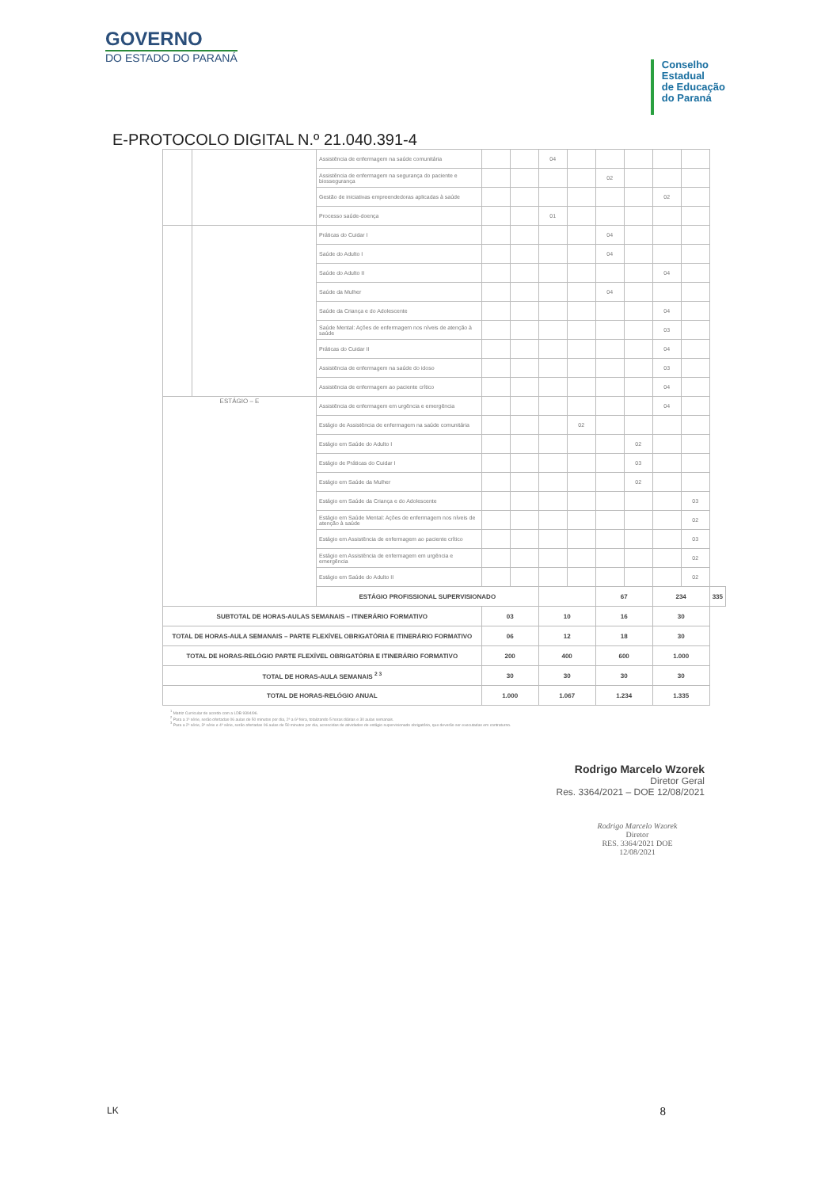GOVERNO
DO ESTADO DO PARANÁ
Conselho
Estadual
de Educação
do Paraná
E-PROTOCOLO DIGITAL N.º 21.040.391-4
| | | Assistência de enfermagem na saúde comunitária | | | 04 | | | | | | |
| | | Assistência de enfermagem na segurança do paciente e biossegurança | | | | | 02 | | | | |
| | | Gestão de iniciativas empreendedoras aplicadas à saúde | | | | | | | 02 | | |
| | | Processo saúde-doença | | | 01 | | | | | | |
| | | Práticas do Cuidar I | | | | | 04 | | | | |
| | | Saúde do Adulto I | | | | | 04 | | | | |
| | | Saúde do Adulto II | | | | | | | 04 | | |
| | | Saúde da Mulher | | | | | 04 | | | | |
| | | Saúde da Criança e do Adolescente | | | | | | | 04 | | |
| | | Saúde Mental: Ações de enfermagem nos níveis de atenção à saúde | | | | | | | 03 | | |
| | | Práticas do Cuidar II | | | | | | | 04 | | |
| | | Assistência de enfermagem na saúde do idoso | | | | | | | 03 | | |
| | | Assistência de enfermagem ao paciente crítico | | | | | | | 04 | | |
| ESTÁGIO – E | | Assistência de enfermagem em urgência e emergência | | | | | | | 04 | | |
| | | Estágio de Assistência de enfermagem na saúde comunitária | | | | 02 | | | | | |
| | | Estágio em Saúde do Adulto I | | | | | | 02 | | | |
| | | Estágio de Práticas do Cuidar I | | | | | | 03 | | | |
| | | Estágio em Saúde da Mulher | | | | | | 02 | | | |
| | | Estágio em Saúde da Criança e do Adolescente | | | | | | | | 03 | |
| | | Estágio em Saúde Mental: Ações de enfermagem nos níveis de atenção à saúde | | | | | | | | 02 | |
| | | Estágio em Assistência de enfermagem ao paciente crítico | | | | | | | | 03 | |
| | | Estágio em Assistência de enfermagem em urgência e emergência | | | | | | | | 02 | |
| | | Estágio em Saúde do Adulto II | | | | | | | | 02 | |
| | | ESTÁGIO PROFISSIONAL SUPERVISIONADO | | | | | 67 | | 234 | | 335 |
| SUBTOTAL DE HORAS-AULAS SEMANAIS – ITINERÁRIO FORMATIVO | | | 03 | | 10 | | 16 | | 30 | | |
| TOTAL DE HORAS-AULA SEMANAIS – PARTE FLEXÍVEL OBRIGATÓRIA E ITINERÁRIO FORMATIVO | | | 06 | | 12 | | 18 | | 30 | | |
| TOTAL DE HORAS-RELÓGIO PARTE FLEXÍVEL OBRIGATÓRIA E ITINERÁRIO FORMATIVO | | | 200 | | 400 | | 600 | | 1.000 | | |
| TOTAL DE HORAS-AULA SEMANAIS <sup>2 3</sup> | | | 30 | | 30 | | 30 | | 30 | | |
| TOTAL DE HORAS-RELÓGIO ANUAL | | | 1.000 | | 1.067 | | 1.234 | | 1.335 | | |
<sup>1</sup> Matriz Curricular de acordo com a LDB 9394/96.
<sup>2</sup> Para a 1ª série, serão ofertadas 06 aulas de 50 minutos por dia, 2ª a 6ª feira, totalizando 5 horas diárias e 30 aulas semanais.
<sup>3</sup> Para a 2ª série, 3ª série e 4ª série, serão ofertadas 06 aulas de 50 minutos por dia, acrescidas de atividades de estágio supervisionado obrigatório, que deverão ser executadas em contraturno.
Rodrigo Marcelo Wzorek
Diretor Geral
Res. 3364/2021 – DOE 12/08/2021
Rodrigo Marcelo Wzorek
Diretor
RES. 3364/2021 DOE 12/08/2021
LK 8